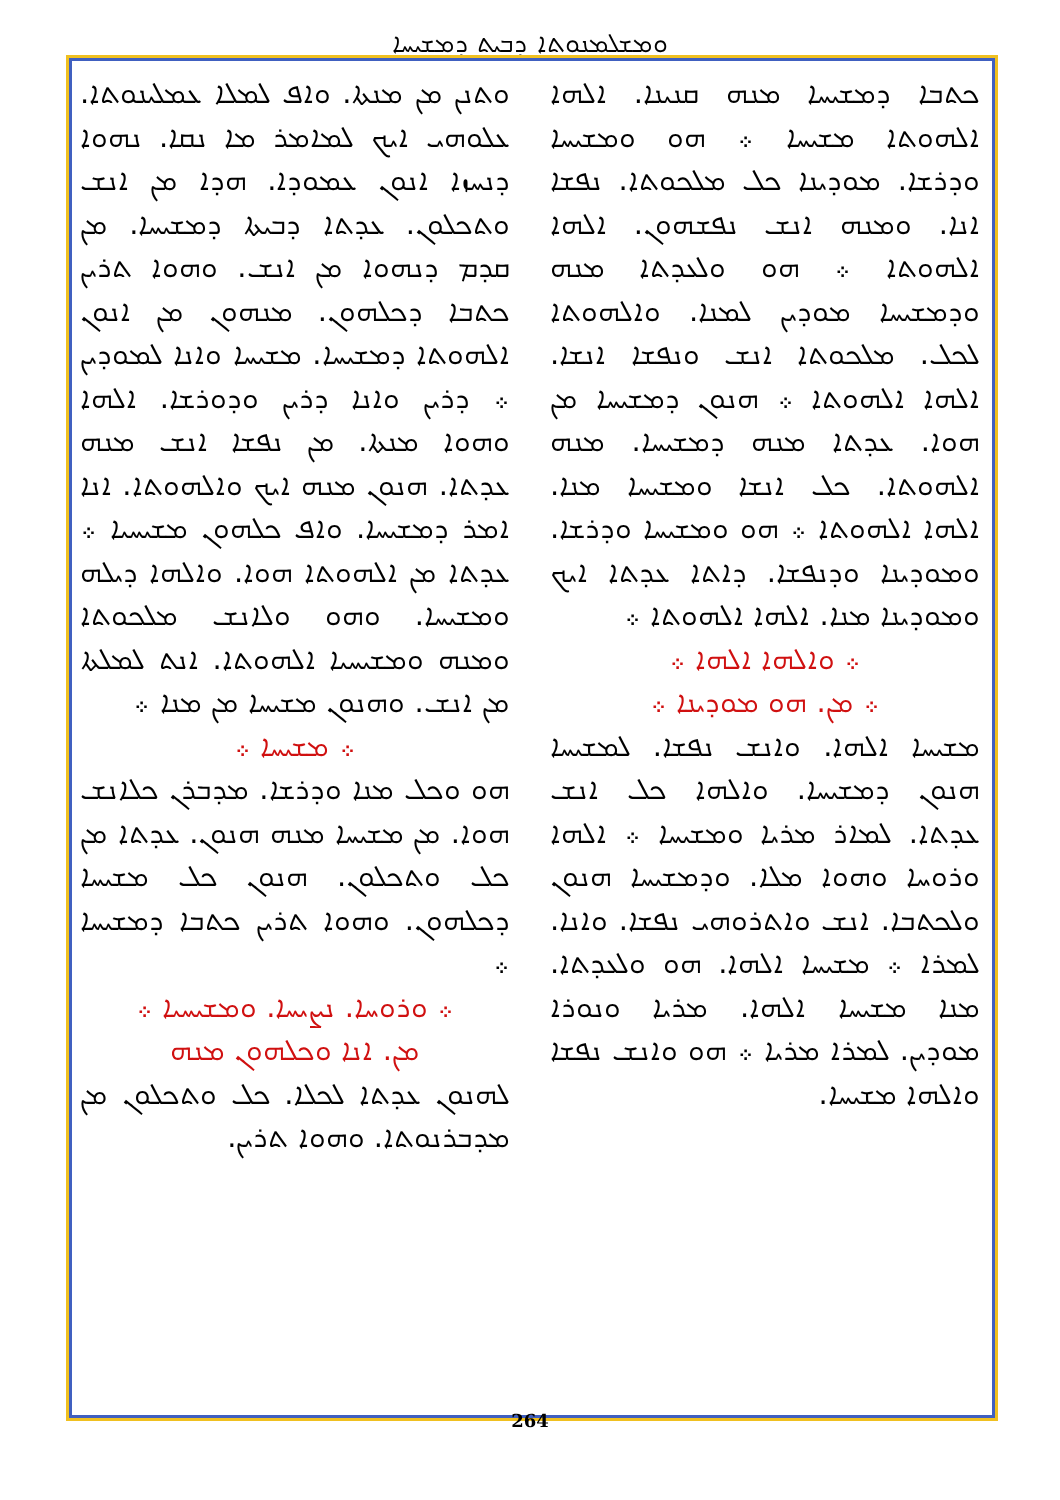ܘܡܫܠܡܢܘܬܐ ܕܒܝܬ ܕܡܫܝܚܐ
ܘܬܢܢ ܡܢ ܡܢܬܐ. ܘܐܦ ܠܡܠܐ ܥܡܠܝܢܘܬܐ. ܥܠܘܗܝ ܐܝܟ ܠܡܐܡܪ ܡܐ ܢܩܐ. ܢܗܘܐ ܕܢܚܙܐ ܐܢܘܢ ܥܡܘܕܐ. ܗܕܐ ܡܢ ܐܢܫ ܘܬܟܠܘܢ. ܥܕܬܐ ܕܒܝܬܐ ܕܡܫܝܚܐ. ܡܢ ܩܕܡ ܕܢܗܘܐ ܡܢ ܐܢܫ. ܘܗܘܐ ܬܪܝܢ ܟܬܒܐ ܕܟܠܗܘܢ. ܡܢܗܘܢ ܡܢ ܐܢܘܢ ܐܠܗܘܬܐ ܕܡܫܝܚܐ. ܡܫܝܚܐ ܘܐܢܐ ܠܡܘܕܝܢ ܀ ܕܪܝܢ ܘܐܢܐ ܕܪܝܢ ܘܕܘܪܫܐ. ܐܠܗܐ ܘܗܘܐ ܡܢܬܐ. ܡܢ ܢܦܫܐ ܐܢܫ ܡܢܗ ܥܕܬܐ. ܗܢܘܢ ܡܢܗ ܐܝܟ ܘܐܠܗܘܬܐ. ܐܢܐ ܐܡܪ ܕܡܫܝܚܐ. ܘܐܦ ܟܠܗܘܢ ܡܫܝܚܝܐ ܀ ܥܕܬܐ ܡܢ ܐܠܗܘܬܐ ܗܘܐ. ܘܐܠܗܐ ܕܝܠܗ ܘܡܫܝܚܐ. ܘܗܘ ܘܠܐܢܫ ܡܠܟܘܬܐ ܘܡܢܗ ܘܡܫܝܚܝܐ ܐܠܗܘܬܐ. ܐܢܬ ܠܡܠܬܐ ܡܢ ܐܢܫ. ܘܗܢܘܢ ܡܫܝܚܐ ܡܢ ܡܢܐ ܀
܀ ܡܫܝܚܐ ܀
ܗܘ ܘܟܠ ܡܢܐ ܘܕܪܫܐ. ܡܕܒܪܢ ܟܠܐܢܫ ܗܘܐ. ܡܢ ܡܫܝܚܐ ܡܢܗ ܗܢܘܢ. ܥܕܬܐ ܡܢ ܟܠ ܘܬܟܠܘܢ. ܗܢܘܢ ܟܠ ܡܫܝܚܐ ܕܟܠܗܘܢ. ܘܗܘܐ ܬܪܝܢ ܟܬܒܐ ܕܡܫܝܚܐ ܀
܀ ܘܪܘܚܐ. ܢܨܝܚܐ. ܘܡܫܝܚܝܐ ܀
ܡܢ. ܐܢܐ ܘܟܠܗܘܢ ܡܢܗ
ܠܗܢܘܢ ܥܕܬܐ ܠܟܠܐ. ܟܠ ܘܬܟܠܘܢ ܡܢ ܡܕܒܪܢܘܬܐ. ܘܗܘܐ ܬܪܝܢ.
ܟܬܒܐ ܕܡܫܝܚܐ ܡܢܗ ܩܢܝܢܐ. ܐܠܗܐ ܐܠܗܘܬܐ ܡܫܝܚܐ ܀ ܗܘ ܘܡܫܝܚܐ ܘܕܪܫܐ. ܡܘܕܝܢܐ ܟܠ ܡܠܟܘܬܐ. ܢܦܫܐ ܐܢܐ. ܘܡܢܗ ܐܢܫ ܢܦܫܗܘܢ. ܐܠܗܐ ܐܠܗܘܬܐ ܀ ܗܘ ܘܠܥܕܬܐ ܡܢܗ ܘܕܡܫܝܚܐ ܡܘܕܝܢ ܠܡܢܐ. ܘܐܠܗܘܬܐ ܠܟܠ. ܡܠܟܘܬܐ ܐܢܫ ܘܢܦܫܐ ܐܢܫܐ. ܐܠܗܐ ܐܠܗܘܬܐ ܀ ܗܢܘܢ ܕܡܫܝܚܐ ܡܢ ܗܘܐ. ܥܕܬܐ ܡܢܗ ܕܡܫܝܚܐ. ܡܢܗ ܐܠܗܘܬܐ. ܟܠ ܐܢܫܐ ܘܡܫܝܚܐ ܡܢܐ. ܐܠܗܐ ܐܠܗܘܬܐ ܀ ܗܘ ܘܡܫܝܚܐ ܘܕܪܫܐ. ܘܡܘܕܝܢܐ ܘܕܢܦܫܐ. ܕܐܬܐ ܥܕܬܐ ܐܝܟ ܘܡܘܕܝܢܐ ܡܢܐ. ܐܠܗܐ ܐܠܗܘܬܐ ܀
܀ ܘܐܠܗܐ ܐܠܗܐ ܀
܀ ܡܢ. ܗܘ ܡܘܕܝܢܐ ܀
ܡܫܝܚܐ ܐܠܗܐ. ܘܐܢܫ ܢܦܫܐ. ܠܡܫܝܚܐ ܗܢܘܢ ܕܡܫܝܚܐ. ܘܐܠܗܐ ܟܠ ܐܢܫ ܥܕܬܐ. ܠܡܐܪ ܡܪܝܐ ܘܡܫܝܚܐ ܀ ܐܠܗܐ ܘܪܘܚܐ ܘܗܘܐ ܡܠܐ. ܘܕܡܫܝܚܐ ܗܢܘܢ ܘܠܟܬܒܐ. ܐܢܫ ܘܐܬܪܘܗܝ ܢܦܫܐ. ܘܐܢܐ. ܠܡܪܐ ܀ ܡܫܝܚܐ ܐܠܗܐ. ܗܘ ܘܠܥܕܬܐ. ܡܢܐ ܡܫܝܚܐ ܐܠܗܐ. ܡܪܝܐ ܘܢܘܪܐ ܡܘܕܝܢ. ܠܡܪܐ ܡܪܝܐ ܀ ܗܘ ܘܐܢܫ ܢܦܫܐ ܘܐܠܗܐ ܡܫܝܚܐ.
264